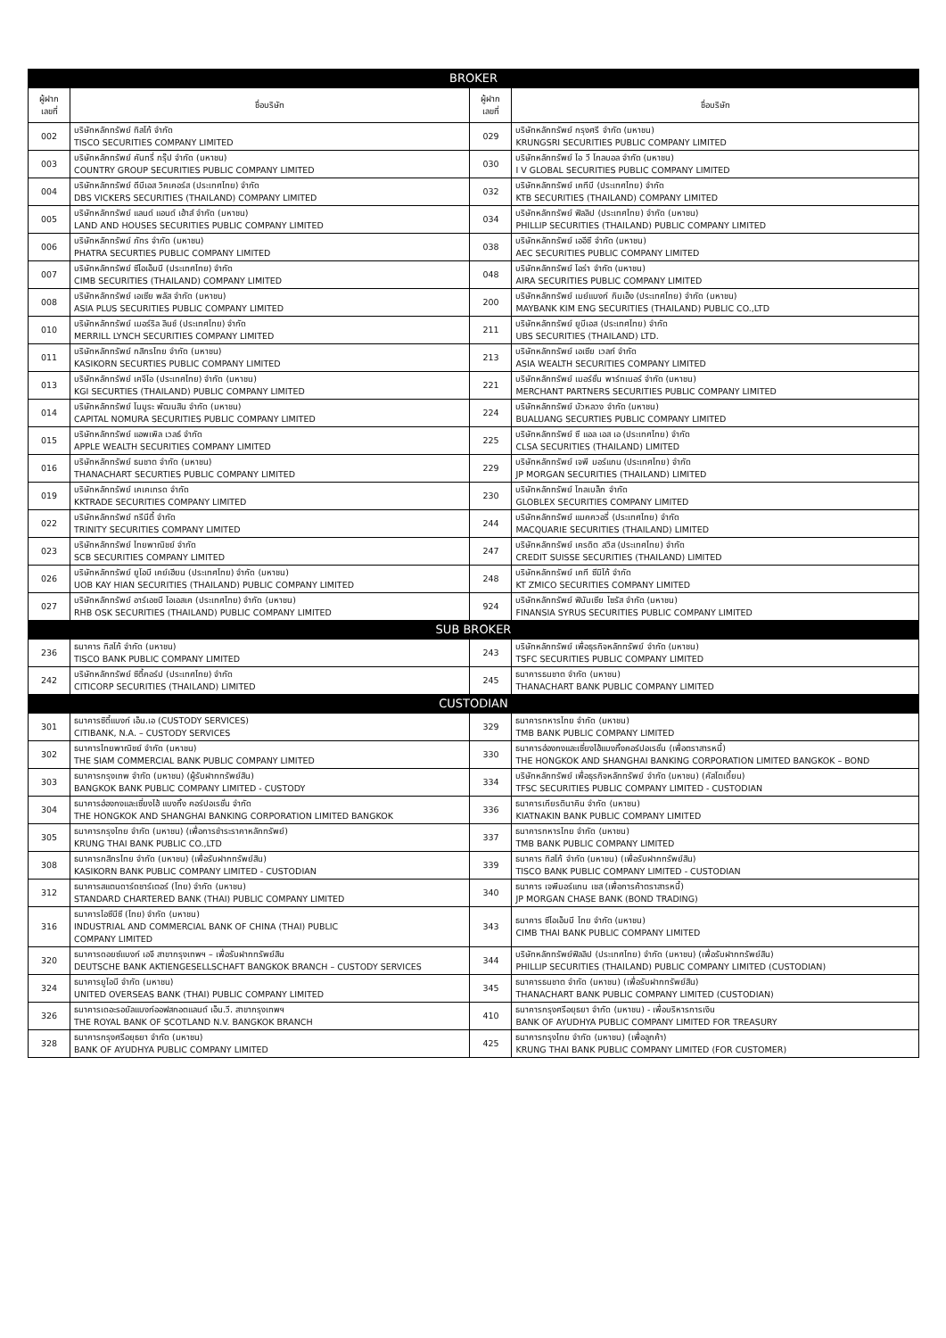| BROKER | | | |
| ผู้ฝาก เลขที่ | ชื่อบริษัท | ผู้ฝาก เลขที่ | ชื่อบริษัท |
| 002 | บริษัทหลักทรัพย์ ทิสโก้ จำกัด TISCO SECURITIES COMPANY LIMITED | 029 | บริษัทหลักทรัพย์ กรุงศรี จำกัด (มหาชน) KRUNGSRI SECURITIES PUBLIC COMPANY LIMITED |
| 003 | บริษัทหลักทรัพย์ คันทรี่ กรุ๊ป จำกัด (มหาชน) COUNTRY GROUP SECURITIES PUBLIC COMPANY LIMITED | 030 | บริษัทหลักทรัพย์ ไอ วี โกลบอล จำกัด (มหาชน) I V GLOBAL SECURITIES PUBLIC COMPANY LIMITED |
| 004 | บริษัทหลักทรัพย์ ดีบีเอส วิคเคอร์ส (ประเทศไทย) จำกัด DBS VICKERS SECURITIES (THAILAND) COMPANY LIMITED | 032 | บริษัทหลักทรัพย์ เคทีบี (ประเทศไทย) จำกัด KTB SECURITIES (THAILAND) COMPANY LIMITED |
| 005 | บริษัทหลักทรัพย์ แลนด์ แอนด์ เฮ้าส์ จำกัด (มหาชน) LAND AND HOUSES SECURITIES PUBLIC COMPANY LIMITED | 034 | บริษัทหลักทรัพย์ ฟิลลิป (ประเทศไทย) จำกัด (มหาชน) PHILLIP SECURITIES (THAILAND) PUBLIC COMPANY LIMITED |
| 006 | บริษัทหลักทรัพย์ ภัทร จำกัด (มหาชน) PHATRA SECURTIES PUBLIC COMPANY LIMITED | 038 | บริษัทหลักทรัพย์ เออีซี จำกัด (มหาชน) AEC SECURITIES PUBLIC COMPANY LIMITED |
| 007 | บริษัทหลักทรัพย์ ซีไอเอ็มบี (ประเทศไทย) จำกัด CIMB SECURITIES (THAILAND) COMPANY LIMITED | 048 | บริษัทหลักทรัพย์ ไอร่า จำกัด (มหาชน) AIRA SECURITIES PUBLIC COMPANY LIMITED |
| 008 | บริษัทหลักทรัพย์ เอเซีย พลัส จำกัด (มหาชน) ASIA PLUS SECURITIES PUBLIC COMPANY LIMITED | 200 | บริษัทหลักทรัพย์ เมย์แบงก์ กิมเอ็ง (ประเทศไทย) จำกัด (มหาชน) MAYBANK KIM ENG SECURITIES (THAILAND) PUBLIC CO.,LTD |
| 010 | บริษัทหลักทรัพย์ เมอร์ริล ลินช์ (ประเทศไทย) จำกัด MERRILL LYNCH SECURITIES COMPANY LIMITED | 211 | บริษัทหลักทรัพย์ ยูบีเอส (ประเทศไทย) จำกัด UBS SECURITIES (THAILAND) LTD. |
| 011 | บริษัทหลักทรัพย์ กสิกรไทย จำกัด (มหาชน) KASIKORN SECURTIES PUBLIC COMPANY LIMITED | 213 | บริษัทหลักทรัพย์ เอเซีย เวลท์ จำกัด ASIA WEALTH SECURITIES COMPANY LIMITED |
| 013 | บริษัทหลักทรัพย์ เคจีไอ (ประเทศไทย) จำกัด (มหาชน) KGI SECURTIES (THAILAND) PUBLIC COMPANY LIMITED | 221 | บริษัทหลักทรัพย์ เมอร์ชั่น พาร์ทเนอร์ จำกัด (มหาชน) MERCHANT PARTNERS SECURITIES PUBLIC COMPANY LIMITED |
| 014 | บริษัทหลักทรัพย์ โนมูระ พัฒนสิน จำกัด (มหาชน) CAPITAL NOMURA SECURITIES PUBLIC COMPANY LIMITED | 224 | บริษัทหลักทรัพย์ บัวหลวง จำกัด (มหาชน) BUALUANG SECURTIES PUBLIC COMPANY LIMITED |
| 015 | บริษัทหลักทรัพย์ แอพเพิล เวลธ์ จำกัด APPLE WEALTH SECURITIES COMPANY LIMITED | 225 | บริษัทหลักทรัพย์ ซี แอล เอส เอ (ประเทศไทย) จำกัด CLSA SECURITIES (THAILAND) LIMITED |
| 016 | บริษัทหลักทรัพย์ ธนชาต จำกัด (มหาชน) THANACHART SECURTIES PUBLIC COMPANY LIMITED | 229 | บริษัทหลักทรัพย์ เจพี มอร์แกน (ประเทศไทย) จำกัด JP MORGAN SECURITIES (THAILAND) LIMITED |
| 019 | บริษัทหลักทรัพย์ เคเคเทรด จำกัด KKTRADE SECURITIES COMPANY LIMITED | 230 | บริษัทหลักทรัพย์ โกลเบล็ก จำกัด GLOBLEX SECURITIES COMPANY LIMITED |
| 022 | บริษัทหลักทรัพย์ ทรีนีตี้ จำกัด TRINITY SECURITIES COMPANY LIMITED | 244 | บริษัทหลักทรัพย์ แมคควอรี่ (ประเทศไทย) จำกัด MACQUARIE SECURITIES (THAILAND) LIMITED |
| 023 | บริษัทหลักทรัพย์ ไทยพาณิชย์ จำกัด SCB SECURITIES COMPANY LIMITED | 247 | บริษัทหลักทรัพย์ เครดิต สวิส (ประเทศไทย) จำกัด CREDIT SUISSE SECURITIES (THAILAND) LIMITED |
| 026 | บริษัทหลักทรัพย์ ยูโอบี เคย์เฮียน (ประเทศไทย) จำกัด (มหาชน) UOB KAY HIAN SECURITIES (THAILAND) PUBLIC COMPANY LIMITED | 248 | บริษัทหลักทรัพย์ เคที ซีมิโก้ จำกัด KT ZMICO SECURITIES COMPANY LIMITED |
| 027 | บริษัทหลักทรัพย์ อาร์เอชบี โอเอสเค (ประเทศไทย) จำกัด (มหาชน) RHB OSK SECURITIES (THAILAND) PUBLIC COMPANY LIMITED | 924 | บริษัทหลักทรัพย์ ฟินันเซีย ไซรัส จำกัด (มหาชน) FINANSIA SYRUS SECURITIES PUBLIC COMPANY LIMITED |
| SUB BROKER | | | |
| 236 | ธนาคาร ทิสโก้ จำกัด (มหาชน) TISCO BANK PUBLIC COMPANY LIMITED | 243 | บริษัทหลักทรัพย์ เพื่อธุรกิจหลักทรัพย์ จำกัด (มหาชน) TSFC SECURITIES PUBLIC COMPANY LIMITED |
| 242 | บริษัทหลักทรัพย์ ซิตี้คอร์ป (ประเทศไทย) จำกัด CITICORP SECURITIES (THAILAND) LIMITED | 245 | ธนาคารธนชาต จำกัด (มหาชน) THANACHART BANK PUBLIC COMPANY LIMITED |
| CUSTODIAN | | | |
| 301 | ธนาคารซิตี้แบงก์ เอ็น.เอ (CUSTODY SERVICES) CITIBANK, N.A. – CUSTODY SERVICES | 329 | ธนาคารทหารไทย จำกัด (มหาชน) TMB BANK PUBLIC COMPANY LIMITED |
| 302 | ธนาคารไทยพาณิชย์ จำกัด (มหาชน) THE SIAM COMMERCIAL BANK PUBLIC COMPANY LIMITED | 330 | ธนาคารฮ่องกงและเซี่ยงไฮ้แบงกิ้งคอร์ปอเรชั่น (เพื่อตราสารหนี้) THE HONGKOK AND SHANGHAI BANKING CORPORATION LIMITED BANGKOK – BOND |
| 303 | ธนาคารกรุงเทพ จำกัด (มหาชน) (ผู้รับฝากทรัพย์สิน) BANGKOK BANK PUBLIC COMPANY LIMITED - CUSTODY | 334 | บริษัทหลักทรัพย์ เพื่อธุรกิจหลักทรัพย์ จำกัด (มหาชน) (คัสโตเดี้ยน) TFSC SECURITIES PUBLIC COMPANY LIMITED - CUSTODIAN |
| 304 | ธนาคารฮ่องกงและเซี่ยงไฮ้ แบงกิ้ง คอร์ปอเรชั่น จำกัด THE HONGKOK AND SHANGHAI BANKING CORPORATION LIMITED BANGKOK | 336 | ธนาคารเกียรตินาคิน จำกัด (มหาชน) KIATNAKIN BANK PUBLIC COMPANY LIMITED |
| 305 | ธนาคารกรุงไทย จำกัด (มหาชน) (เพื่อการชำระราคาหลักทรัพย์) KRUNG THAI BANK PUBLIC CO.,LTD | 337 | ธนาคารทหารไทย จำกัด (มหาชน) TMB BANK PUBLIC COMPANY LIMITED |
| 308 | ธนาคารกสิกรไทย จำกัด (มหาชน) (เพื่อรับฝากทรัพย์สิน) KASIKORN BANK PUBLIC COMPANY LIMITED - CUSTODIAN | 339 | ธนาคาร ทิสโก้ จำกัด (มหาชน) (เพื่อรับฝากทรัพย์สิน) TISCO BANK PUBLIC COMPANY LIMITED - CUSTODIAN |
| 312 | ธนาคารสแตนดาร์ดชาร์เตอร์ (ไทย) จำกัด (มหาชน) STANDARD CHARTERED BANK (THAI) PUBLIC COMPANY LIMITED | 340 | ธนาคาร เจพีมอร์แกน เชส (เพื่อการค้าตราสารหนี้) JP MORGAN CHASE BANK (BOND TRADING) |
| 316 | ธนาคารไอซีบีซี (ไทย) จำกัด (มหาชน) INDUSTRIAL AND COMMERCIAL BANK OF CHINA (THAI) PUBLIC COMPANY LIMITED | 343 | ธนาคาร ซีไอเอ็มบี ไทย จำกัด (มหาชน) CIMB THAI BANK PUBLIC COMPANY LIMITED |
| 320 | ธนาคารดอยซ์แบงก์ เอจี สาขากรุงเทพฯ – เพื่อรับฝากทรัพย์สิน DEUTSCHE BANK AKTIENGESELLSCHAFT BANGKOK BRANCH – CUSTODY SERVICES | 344 | บริษัทหลักทรัพย์ฟิลลิป (ประเทศไทย) จำกัด (มหาชน) (เพื่อรับฝากทรัพย์สิน) PHILLIP SECURITIES (THAILAND) PUBLIC COMPANY LIMITED (CUSTODIAN) |
| 324 | ธนาคารยูโอบี จำกัด (มหาชน) UNITED OVERSEAS BANK (THAI) PUBLIC COMPANY LIMITED | 345 | ธนาคารธนชาต จำกัด (มหาชน) (เพื่อรับฝากทรัพย์สิน) THANACHART BANK PUBLIC COMPANY LIMITED (CUSTODIAN) |
| 326 | ธนาคารเดอะรอยัลแบงก์ออฟสกอตแลนด์ เอ็น.วี. สาขากรุงเทพฯ THE ROYAL BANK OF SCOTLAND N.V. BANGKOK BRANCH | 410 | ธนาคารกรุงศรีอยุธยา จำกัด (มหาชน) - เพื่อบริหารการเงิน BANK OF AYUDHYA PUBLIC COMPANY LIMITED FOR TREASURY |
| 328 | ธนาคารกรุงศรีอยุธยา จำกัด (มหาชน) BANK OF AYUDHYA PUBLIC COMPANY LIMITED | 425 | ธนาคารกรุงไทย จำกัด (มหาชน) (เพื่อลูกค้า) KRUNG THAI BANK PUBLIC COMPANY LIMITED (FOR CUSTOMER) |